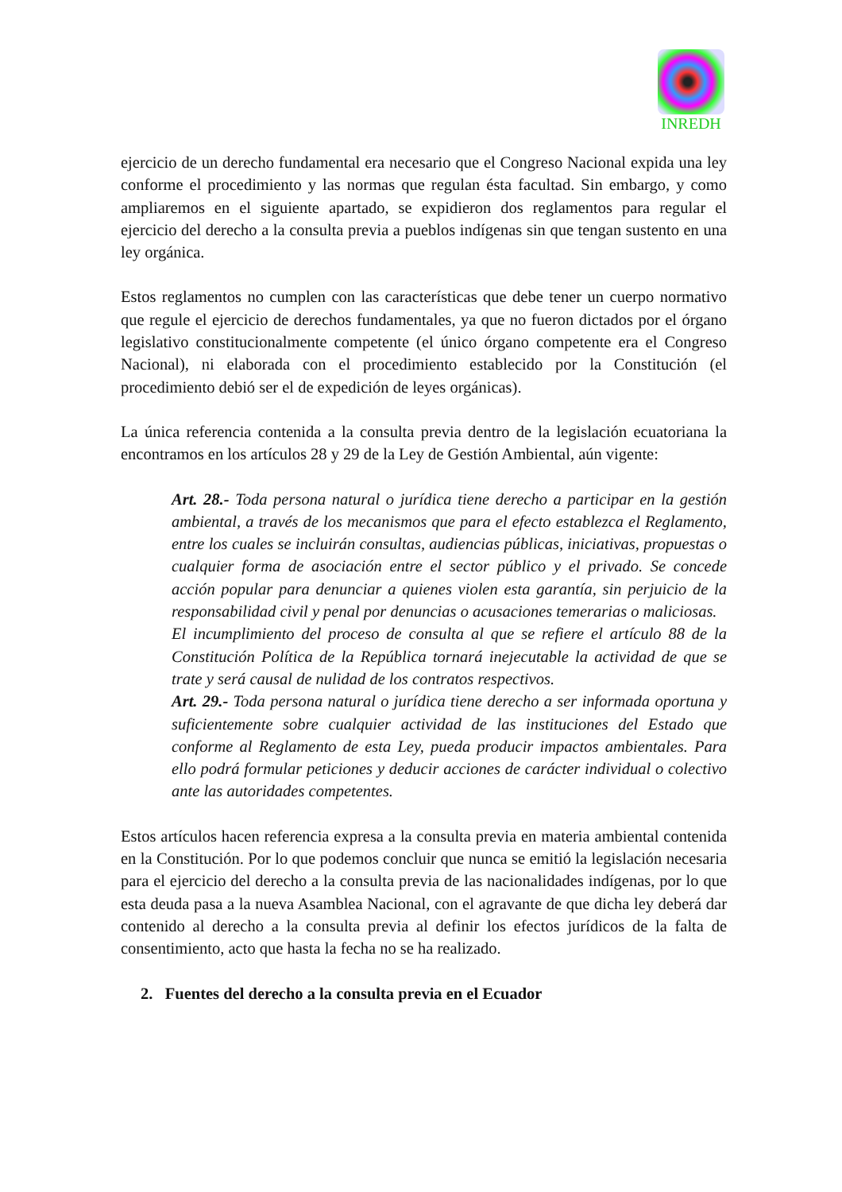INREDH
ejercicio de un derecho fundamental era necesario que el Congreso Nacional expida una ley conforme el procedimiento y las normas que regulan ésta facultad. Sin embargo, y como ampliaremos en el siguiente apartado, se expidieron dos reglamentos para regular el ejercicio del derecho a la consulta previa a pueblos indígenas sin que tengan sustento en una ley orgánica.
Estos reglamentos no cumplen con las características que debe tener un cuerpo normativo que regule el ejercicio de derechos fundamentales, ya que no fueron dictados por el órgano legislativo constitucionalmente competente (el único órgano competente era el Congreso Nacional), ni elaborada con el procedimiento establecido por la Constitución (el procedimiento debió ser el de expedición de leyes orgánicas).
La única referencia contenida a la consulta previa dentro de la legislación ecuatoriana la encontramos en los artículos 28 y 29 de la Ley de Gestión Ambiental, aún vigente:
Art. 28.- Toda persona natural o jurídica tiene derecho a participar en la gestión ambiental, a través de los mecanismos que para el efecto establezca el Reglamento, entre los cuales se incluirán consultas, audiencias públicas, iniciativas, propuestas o cualquier forma de asociación entre el sector público y el privado. Se concede acción popular para denunciar a quienes violen esta garantía, sin perjuicio de la responsabilidad civil y penal por denuncias o acusaciones temerarias o maliciosas.
El incumplimiento del proceso de consulta al que se refiere el artículo 88 de la Constitución Política de la República tornará inejecutable la actividad de que se trate y será causal de nulidad de los contratos respectivos.
Art. 29.- Toda persona natural o jurídica tiene derecho a ser informada oportuna y suficientemente sobre cualquier actividad de las instituciones del Estado que conforme al Reglamento de esta Ley, pueda producir impactos ambientales. Para ello podrá formular peticiones y deducir acciones de carácter individual o colectivo ante las autoridades competentes.
Estos artículos hacen referencia expresa a la consulta previa en materia ambiental contenida en la Constitución. Por lo que podemos concluir que nunca se emitió la legislación necesaria para el ejercicio del derecho a la consulta previa de las nacionalidades indígenas, por lo que esta deuda pasa a la nueva Asamblea Nacional, con el agravante de que dicha ley deberá dar contenido al derecho a la consulta previa al definir los efectos jurídicos de la falta de consentimiento, acto que hasta la fecha no se ha realizado.
2. Fuentes del derecho a la consulta previa en el Ecuador